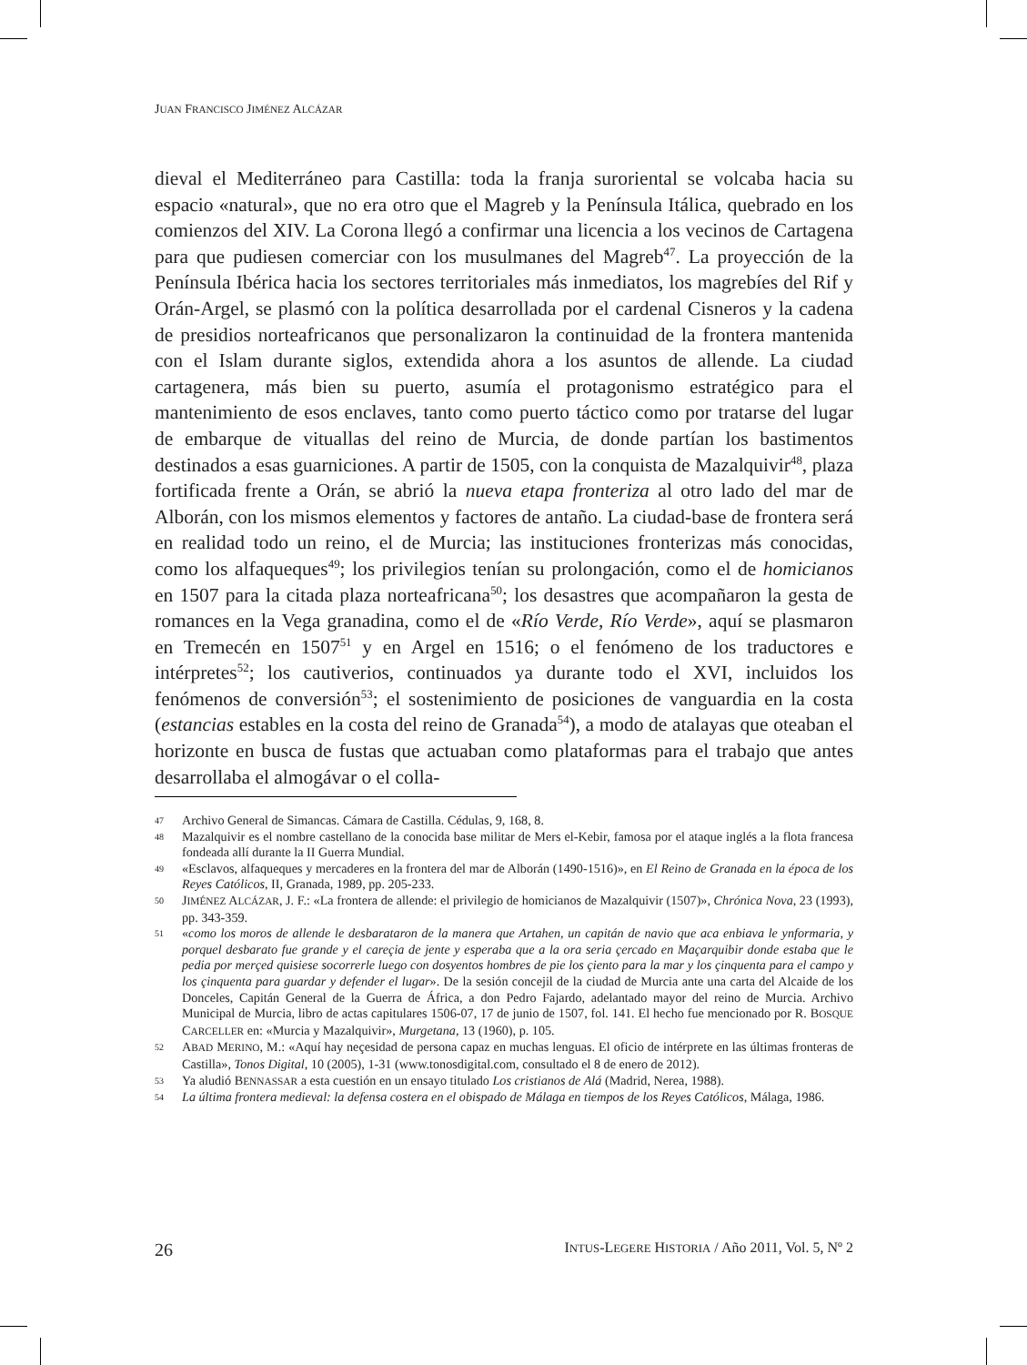JUAN FRANCISCO JIMÉNEZ ALCÁZAR
dieval el Mediterráneo para Castilla: toda la franja suroriental se volcaba hacia su espacio «natural», que no era otro que el Magreb y la Península Itálica, quebrado en los comienzos del XIV. La Corona llegó a confirmar una licencia a los vecinos de Cartagena para que pudiesen comerciar con los musulmanes del Magreb<sup>47</sup>. La proyección de la Península Ibérica hacia los sectores territoriales más inmediatos, los magrebíes del Rif y Orán-Argel, se plasmó con la política desarrollada por el cardenal Cisneros y la cadena de presidios norteafricanos que personalizaron la continuidad de la frontera mantenida con el Islam durante siglos, extendida ahora a los asuntos de allende. La ciudad cartagenera, más bien su puerto, asumía el protagonismo estratégico para el mantenimiento de esos enclaves, tanto como puerto táctico como por tratarse del lugar de embarque de vituallas del reino de Murcia, de donde partían los bastimentos destinados a esas guarniciones. A partir de 1505, con la conquista de Mazalquivir<sup>48</sup>, plaza fortificada frente a Orán, se abrió la nueva etapa fronteriza al otro lado del mar de Alborán, con los mismos elementos y factores de antaño. La ciudad-base de frontera será en realidad todo un reino, el de Murcia; las instituciones fronterizas más conocidas, como los alfaqueques<sup>49</sup>; los privilegios tenían su prolongación, como el de homicianos en 1507 para la citada plaza norteafricana<sup>50</sup>; los desastres que acompañaron la gesta de romances en la Vega granadina, como el de «Río Verde, Río Verde», aquí se plasmaron en Tremecén en 1507<sup>51</sup> y en Argel en 1516; o el fenómeno de los traductores e intérpretes<sup>52</sup>; los cautiverios, continuados ya durante todo el XVI, incluidos los fenómenos de conversión<sup>53</sup>; el sostenimiento de posiciones de vanguardia en la costa (estancias estables en la costa del reino de Granada<sup>54</sup>), a modo de atalayas que oteaban el horizonte en busca de fustas que actuaban como plataformas para el trabajo que antes desarrollaba el almogávar o el colla-
47 Archivo General de Simancas. Cámara de Castilla. Cédulas, 9, 168, 8.
48 Mazalquivir es el nombre castellano de la conocida base militar de Mers el-Kebir, famosa por el ataque inglés a la flota francesa fondeada allí durante la II Guerra Mundial.
49 «Esclavos, alfaqueques y mercaderes en la frontera del mar de Alborán (1490-1516)», en El Reino de Granada en la época de los Reyes Católicos, II, Granada, 1989, pp. 205-233.
50 JIMÉNEZ ALCÁZAR, J. F.: «La frontera de allende: el privilegio de homicianos de Mazalquivir (1507)», Chrónica Nova, 23 (1993), pp. 343-359.
51 «como los moros de allende le desbarataron de la manera que Artahen, un capitán de navio que aca enbiava le ynformaria, y porquel desbarato fue grande y el careçia de jente y esperaba que a la ora seria çercado en Maçarquibir donde estaba que le pedia por merçed quisiese socorrerle luego con dosyentos hombres de pie los çiento para la mar y los çinquenta para el campo y los çinquenta para guardar y defender el lugar». De la sesión concejil de la ciudad de Murcia ante una carta del Alcaide de los Donceles, Capitán General de la Guerra de África, a don Pedro Fajardo, adelantado mayor del reino de Murcia. Archivo Municipal de Murcia, libro de actas capitulares 1506-07, 17 de junio de 1507, fol. 141. El hecho fue mencionado por R. BOSQUE CARCELLER en: «Murcia y Mazalquivir», Murgetana, 13 (1960), p. 105.
52 ABAD MERINO, M.: «Aquí hay neçesidad de persona capaz en muchas lenguas. El oficio de intérprete en las últimas fronteras de Castilla», Tonos Digital, 10 (2005), 1-31 (www.tonosdigital.com, consultado el 8 de enero de 2012).
53 Ya aludió BENNASSAR a esta cuestión en un ensayo titulado Los cristianos de Alá (Madrid, Nerea, 1988).
54 La última frontera medieval: la defensa costera en el obispado de Málaga en tiempos de los Reyes Católicos, Málaga, 1986.
26 INTUS-LEGERE HISTORIA / Año 2011, Vol. 5, Nº 2